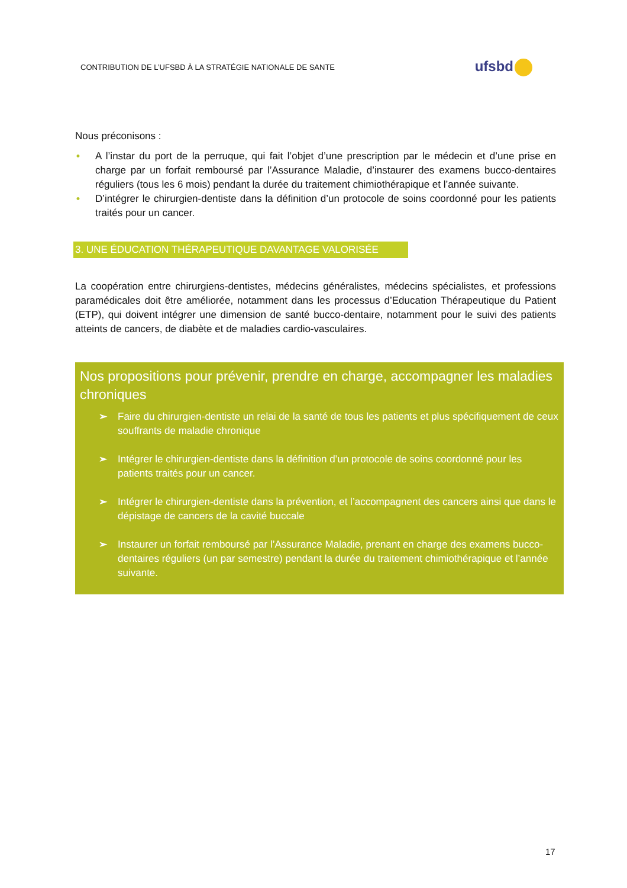CONTRIBUTION DE L’UFSBD À LA STRATÉGIE NATIONALE DE SANTE
ufsbd
Nous préconisons :
• A l’instar du port de la perruque, qui fait l’objet d’une prescription par le médecin et d’une prise en charge par un forfait remboursé par l’Assurance Maladie, d’instaurer des examens bucco-dentaires réguliers (tous les 6 mois) pendant la durée du traitement chimiothérapique et l’année suivante.
• D’intégrer le chirurgien-dentiste dans la définition d’un protocole de soins coordonné pour les patients traités pour un cancer.
3. UNE ÉDUCATION THÉRAPEUTIQUE DAVANTAGE VALORISÉE
La coopération entre chirurgiens-dentistes, médecins généralistes, médecins spécialistes, et professions paramédicales doit être améliorée, notamment dans les processus d’Education Thérapeutique du Patient (ETP), qui doivent intégrer une dimension de santé bucco-dentaire, notamment pour le suivi des patients atteints de cancers, de diabète et de maladies cardio-vasculaires.
Nos propositions pour prévenir, prendre en charge, accompagner les maladies chroniques
➢ Faire du chirurgien-dentiste un relai de la santé de tous les patients et plus spécifiquement de ceux souffrants de maladie chronique
➢ Intégrer le chirurgien-dentiste dans la définition d’un protocole de soins coordonné pour les patients traités pour un cancer.
➢ Intégrer le chirurgien-dentiste dans la prévention, et l’accompagnent des cancers ainsi que dans le dépistage de cancers de la cavité buccale
➢ Instaurer un forfait remboursé par l’Assurance Maladie, prenant en charge des examens bucco-dentaires réguliers (un par semestre) pendant la durée du traitement chimiothérapique et l’année suivante.
17